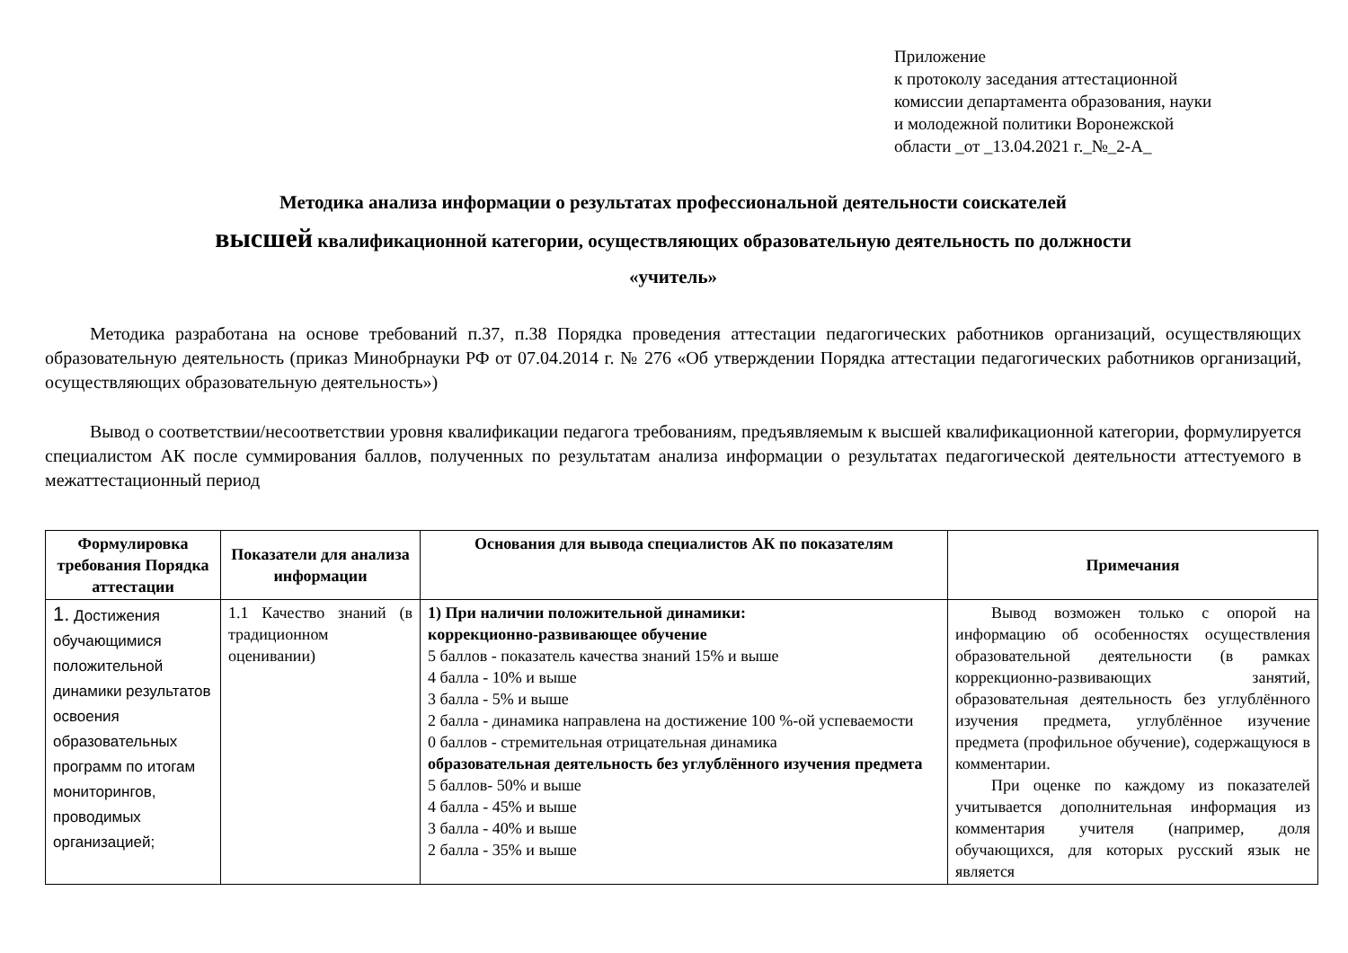Приложение
к протоколу заседания аттестационной
комиссии департамента образования, науки
и молодежной политики Воронежской
области _от _13.04.2021 г._№_2-А_
Методика анализа информации о результатах профессиональной деятельности соискателей
высшей квалификационной категории, осуществляющих образовательную деятельность по должности
«учитель»
Методика разработана на основе требований п.37, п.38 Порядка проведения аттестации педагогических работников организаций, осуществляющих образовательную деятельность (приказ Минобрнауки РФ от 07.04.2014 г. № 276 «Об утверждении Порядка аттестации педагогических работников организаций, осуществляющих образовательную деятельность»)
Вывод о соответствии/несоответствии уровня квалификации педагога требованиям, предъявляемым к высшей квалификационной категории, формулируется специалистом АК после суммирования баллов, полученных по результатам анализа информации о результатах педагогической деятельности аттестуемого в межаттестационный период
| Формулировка требования Порядка аттестации | Показатели для анализа информации | Основания для вывода специалистов АК по показателям | Примечания |
| --- | --- | --- | --- |
| 1. Достижения обучающимися положительной динамики результатов освоения образовательных программ по итогам мониторингов, проводимых организацией; | 1.1 Качество знаний (в традиционном оценивании) | 1) При наличии положительной динамики: коррекционно-развивающее обучение 5 баллов - показатель качества знаний 15% и выше 4 балла - 10% и выше 3 балла - 5% и выше 2 балла - динамика направлена на достижение 100 %-ой успеваемости 0 баллов - стремительная отрицательная динамика образовательная деятельность без углублённого изучения предмета 5 баллов- 50% и выше 4 балла - 45% и выше 3 балла - 40% и выше 2 балла - 35% и выше | Вывод возможен только с опорой на информацию об особенностях осуществления образовательной деятельности (в рамках коррекционно-развивающих занятий, образовательная деятельность без углублённого изучения предмета, углублённое изучение предмета (профильное обучение), содержащуюся в комментарии. При оценке по каждому из показателей учитывается дополнительная информация из комментария учителя (например, доля обучающихся, для которых русский язык не является |